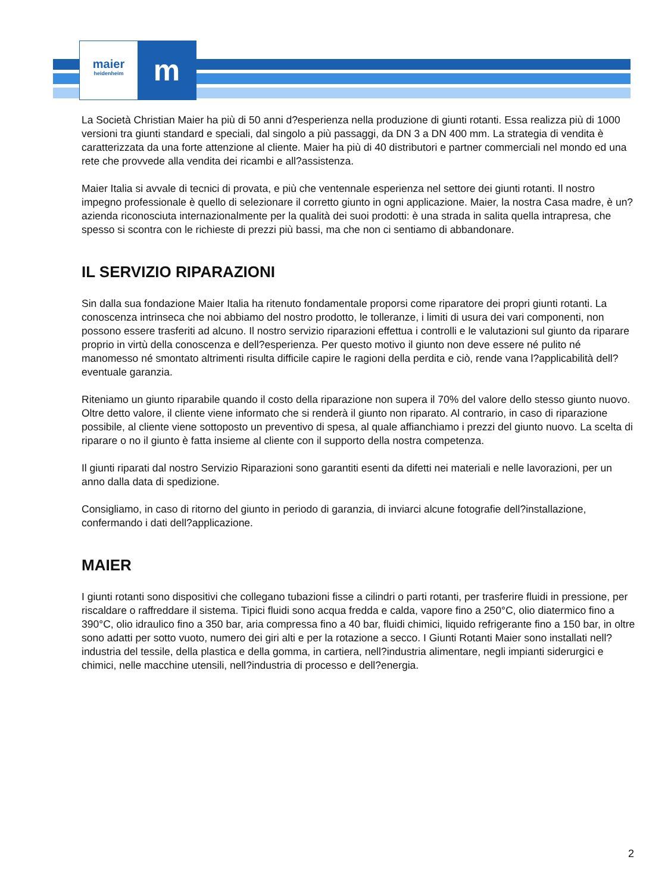maier
heidenheim
m
La Società Christian Maier ha più di 50 anni d?esperienza nella produzione di giunti rotanti. Essa realizza più di 1000 versioni tra giunti standard e speciali, dal singolo a più passaggi, da DN 3 a DN 400 mm. La strategia di vendita è caratterizzata da una forte attenzione al cliente. Maier ha più di 40 distributori e partner commerciali nel mondo ed una rete che provvede alla vendita dei ricambi e all?assistenza.
Maier Italia si avvale di tecnici di provata, e più che ventennale esperienza nel settore dei giunti rotanti. Il nostro impegno professionale è quello di selezionare il corretto giunto in ogni applicazione. Maier, la nostra Casa madre, è un?azienda riconosciuta internazionalmente per la qualità dei suoi prodotti: è una strada in salita quella intrapresa, che spesso si scontra con le richieste di prezzi più bassi, ma che non ci sentiamo di abbandonare.
IL SERVIZIO RIPARAZIONI
Sin dalla sua fondazione Maier Italia ha ritenuto fondamentale proporsi come riparatore dei propri giunti rotanti. La conoscenza intrinseca che noi abbiamo del nostro prodotto, le tolleranze, i limiti di usura dei vari componenti, non possono essere trasferiti ad alcuno. Il nostro servizio riparazioni effettua i controlli e le valutazioni sul giunto da riparare proprio in virtù della conoscenza e dell?esperienza. Per questo motivo il giunto non deve essere né pulito né manomesso né smontato altrimenti risulta difficile capire le ragioni della perdita e ciò, rende vana l?applicabilità dell? eventuale garanzia.
Riteniamo un giunto riparabile quando il costo della riparazione non supera il 70% del valore dello stesso giunto nuovo. Oltre detto valore, il cliente viene informato che si renderà il giunto non riparato. Al contrario, in caso di riparazione possibile, al cliente viene sottoposto un preventivo di spesa, al quale affianchiamo i prezzi del giunto nuovo. La scelta di riparare o no il giunto è fatta insieme al cliente con il supporto della nostra competenza.
Il giunti riparati dal nostro Servizio Riparazioni sono garantiti esenti da difetti nei materiali e nelle lavorazioni, per un anno dalla data di spedizione.
Consigliamo, in caso di ritorno del giunto in periodo di garanzia, di inviarci alcune fotografie dell?installazione, confermando i dati dell?applicazione.
MAIER
I giunti rotanti sono dispositivi che collegano tubazioni fisse a cilindri o parti rotanti, per trasferire fluidi in pressione, per riscaldare o raffreddare il sistema. Tipici fluidi sono acqua fredda e calda, vapore fino a 250°C, olio diatermico fino a 390°C, olio idraulico fino a 350 bar, aria compressa fino a 40 bar, fluidi chimici, liquido refrigerante fino a 150 bar, in oltre sono adatti per sotto vuoto, numero dei giri alti e per la rotazione a secco. I Giunti Rotanti Maier sono installati nell?industria del tessile, della plastica e della gomma, in cartiera, nell?industria alimentare, negli impianti siderurgici e chimici, nelle macchine utensili, nell?industria di processo e dell?energia.
2